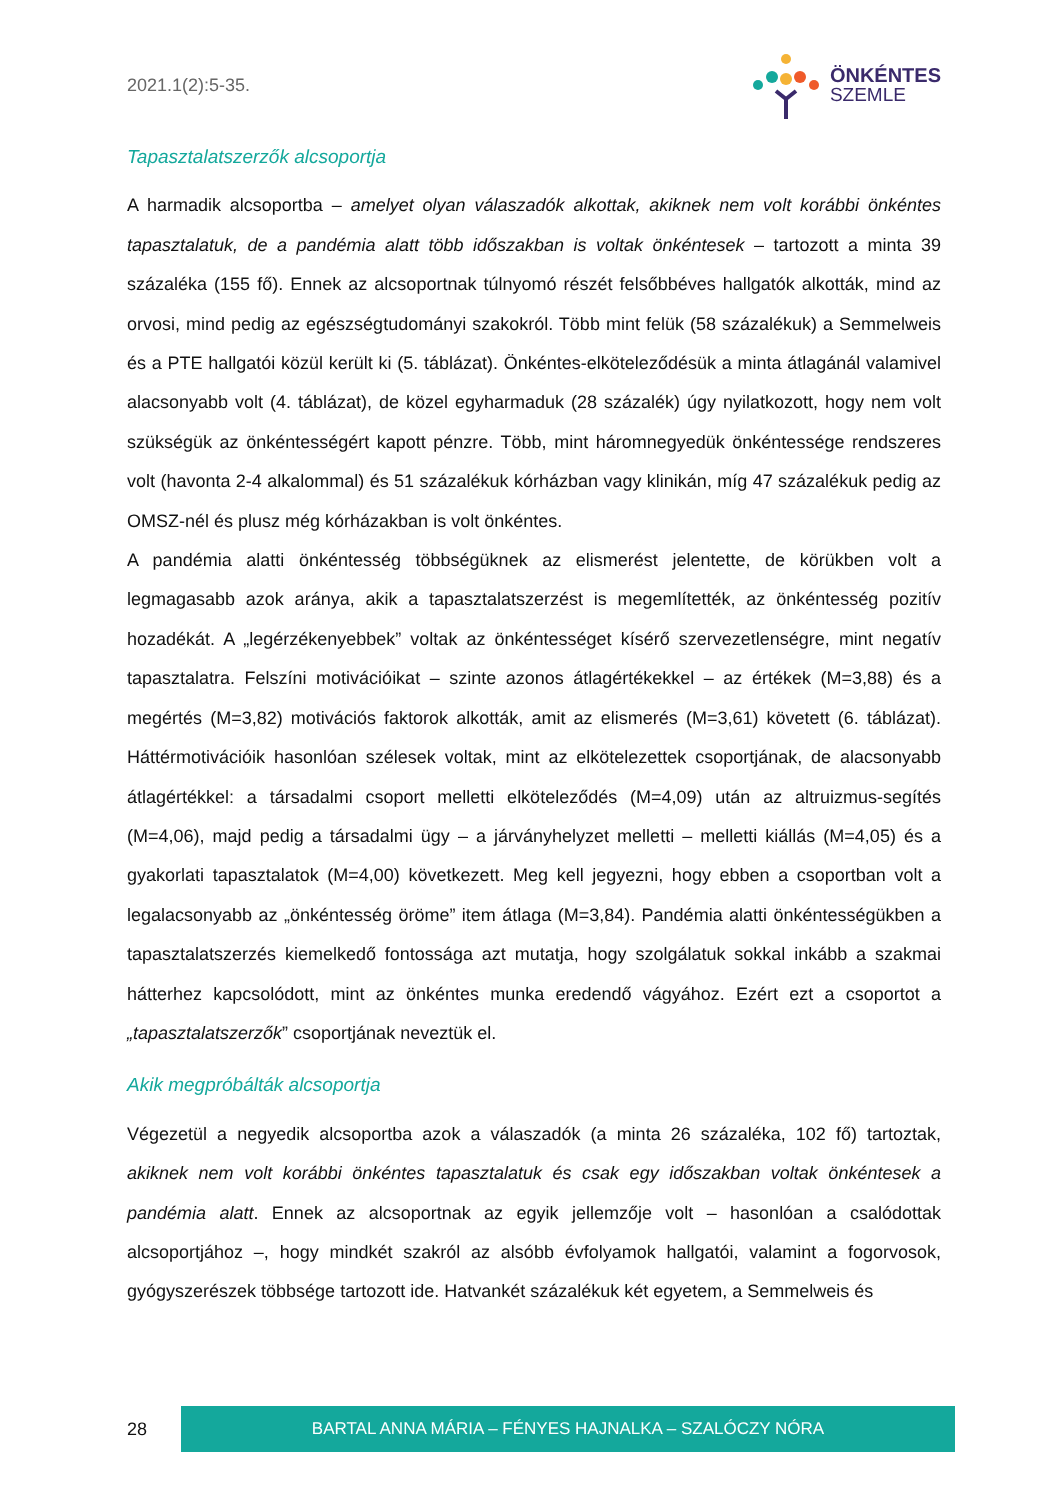2021.1(2):5-35.
ÖNKÉNTES
SZEMLE
Tapasztalatszerzők alcsoportja
A harmadik alcsoportba – amelyet olyan válaszadók alkottak, akiknek nem volt korábbi önkéntes tapasztalatuk, de a pandémia alatt több időszakban is voltak önkéntesek – tartozott a minta 39 százaléka (155 fő). Ennek az alcsoportnak túlnyomó részét felsőbbéves hallgatók alkották, mind az orvosi, mind pedig az egészségtudományi szakokról. Több mint felük (58 százalékuk) a Semmelweis és a PTE hallgatói közül került ki (5. táblázat). Önkéntes-elköteleződésük a minta átlagánál valamivel alacsonyabb volt (4. táblázat), de közel egyharmaduk (28 százalék) úgy nyilatkozott, hogy nem volt szükségük az önkéntességért kapott pénzre. Több, mint háromnegyedük önkéntessége rendszeres volt (havonta 2-4 alkalommal) és 51 százalékuk kórházban vagy klinikán, míg 47 százalékuk pedig az OMSZ-nél és plusz még kórházakban is volt önkéntes.
A pandémia alatti önkéntesség többségüknek az elismerést jelentette, de körükben volt a legmagasabb azok aránya, akik a tapasztalatszerzést is megemlítették, az önkéntesség pozitív hozadékát. A „legérzékenyebbek” voltak az önkéntességet kísérő szervezetlenségre, mint negatív tapasztalatra. Felszíni motivációikat – szinte azonos átlagértékekkel – az értékek (M=3,88) és a megértés (M=3,82) motivációs faktorok alkották, amit az elismerés (M=3,61) követett (6. táblázat). Háttérmotivációik hasonlóan szélesek voltak, mint az elkötelezettek csoportjának, de alacsonyabb átlagértékkel: a társadalmi csoport melletti elköteleződés (M=4,09) után az altruizmus-segítés (M=4,06), majd pedig a társadalmi ügy – a járványhelyzet melletti – melletti kiállás (M=4,05) és a gyakorlati tapasztalatok (M=4,00) következett. Meg kell jegyezni, hogy ebben a csoportban volt a legalacsonyabb az „önkéntesség öröme” item átlaga (M=3,84). Pandémia alatti önkéntességükben a tapasztalatszerzés kiemelkedő fontossága azt mutatja, hogy szolgálatuk sokkal inkább a szakmai hátterhez kapcsolódott, mint az önkéntes munka eredendő vágyához. Ezért ezt a csoportot a „tapasztalatszerzők” csoportjának neveztük el.
Akik megpróbálták alcsoportja
Végezetül a negyedik alcsoportba azok a válaszadók (a minta 26 százaléka, 102 fő) tartoztak, akiknek nem volt korábbi önkéntes tapasztalatuk és csak egy időszakban voltak önkéntesek a pandémia alatt. Ennek az alcsoportnak az egyik jellemzője volt – hasonlóan a csalódottak alcsoportjához –, hogy mindkét szakról az alsóbb évfolyamok hallgatói, valamint a fogorvosok, gyógyszerészek többsége tartozott ide. Hatvankét százalékuk két egyetem, a Semmelweis és
28
BARTAL ANNA MÁRIA – FÉNYES HAJNALKA – SZALÓCZY NÓRA